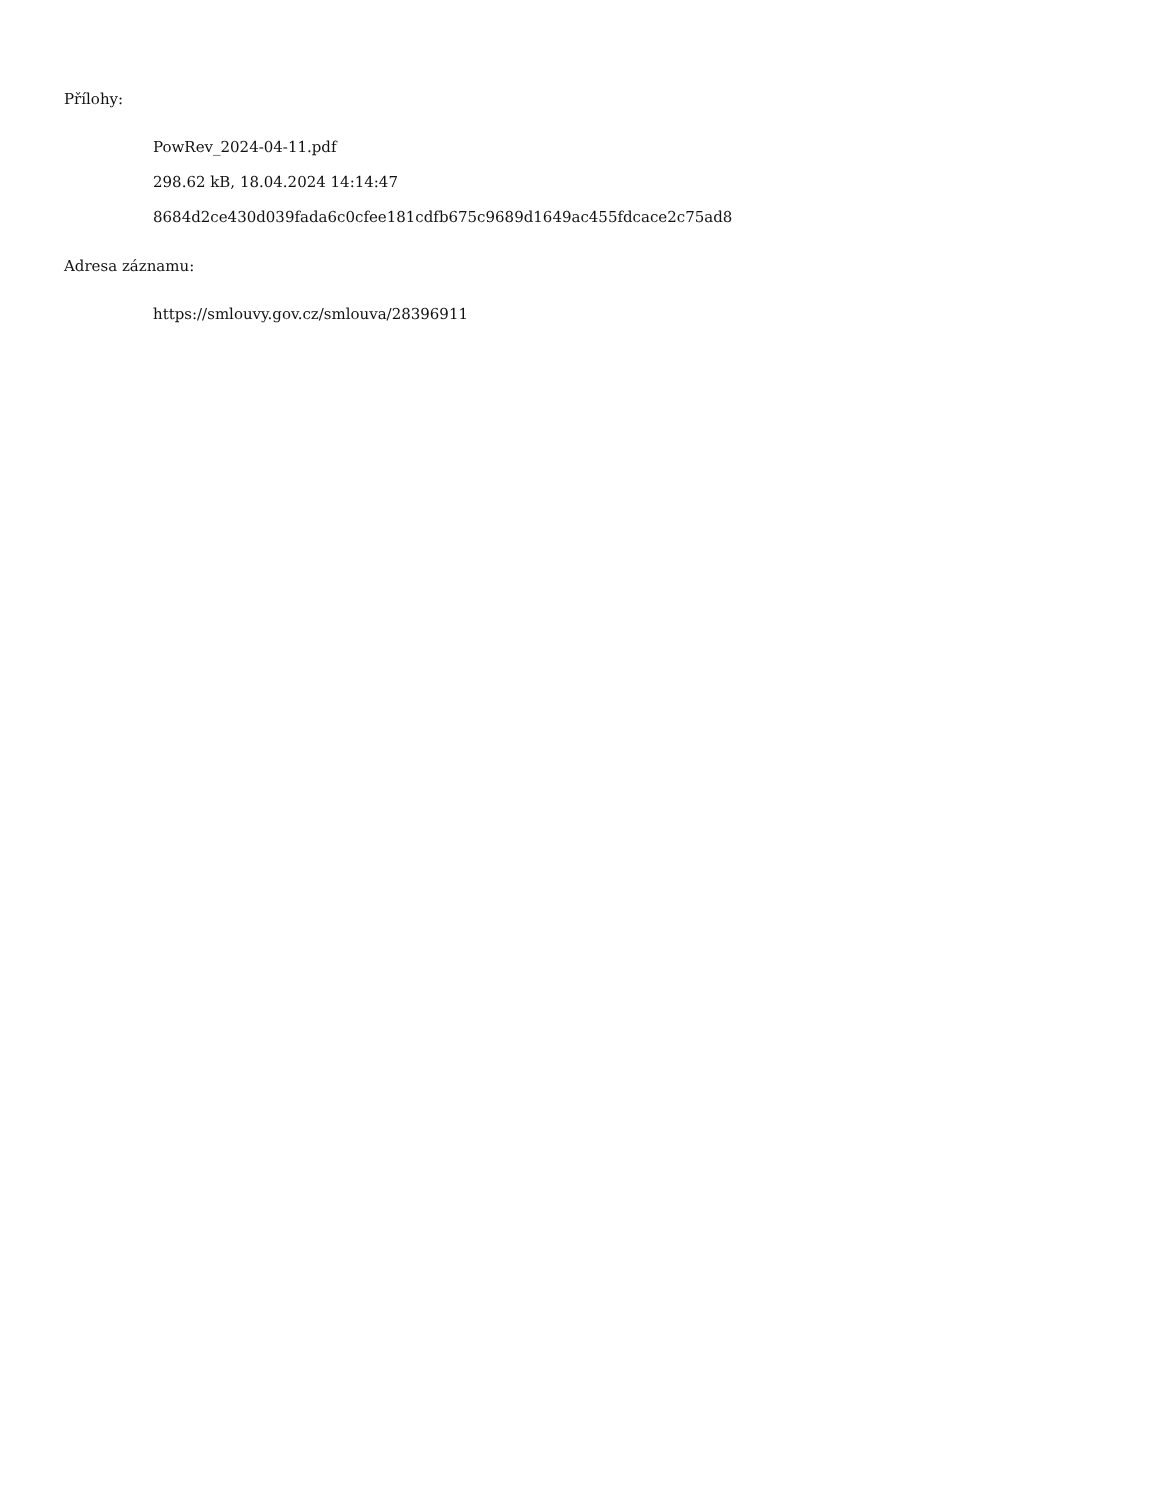Přílohy:
PowRev_2024-04-11.pdf
298.62 kB, 18.04.2024 14:14:47
8684d2ce430d039fada6c0cfee181cdfb675c9689d1649ac455fdcace2c75ad8
Adresa záznamu:
https://smlouvy.gov.cz/smlouva/28396911